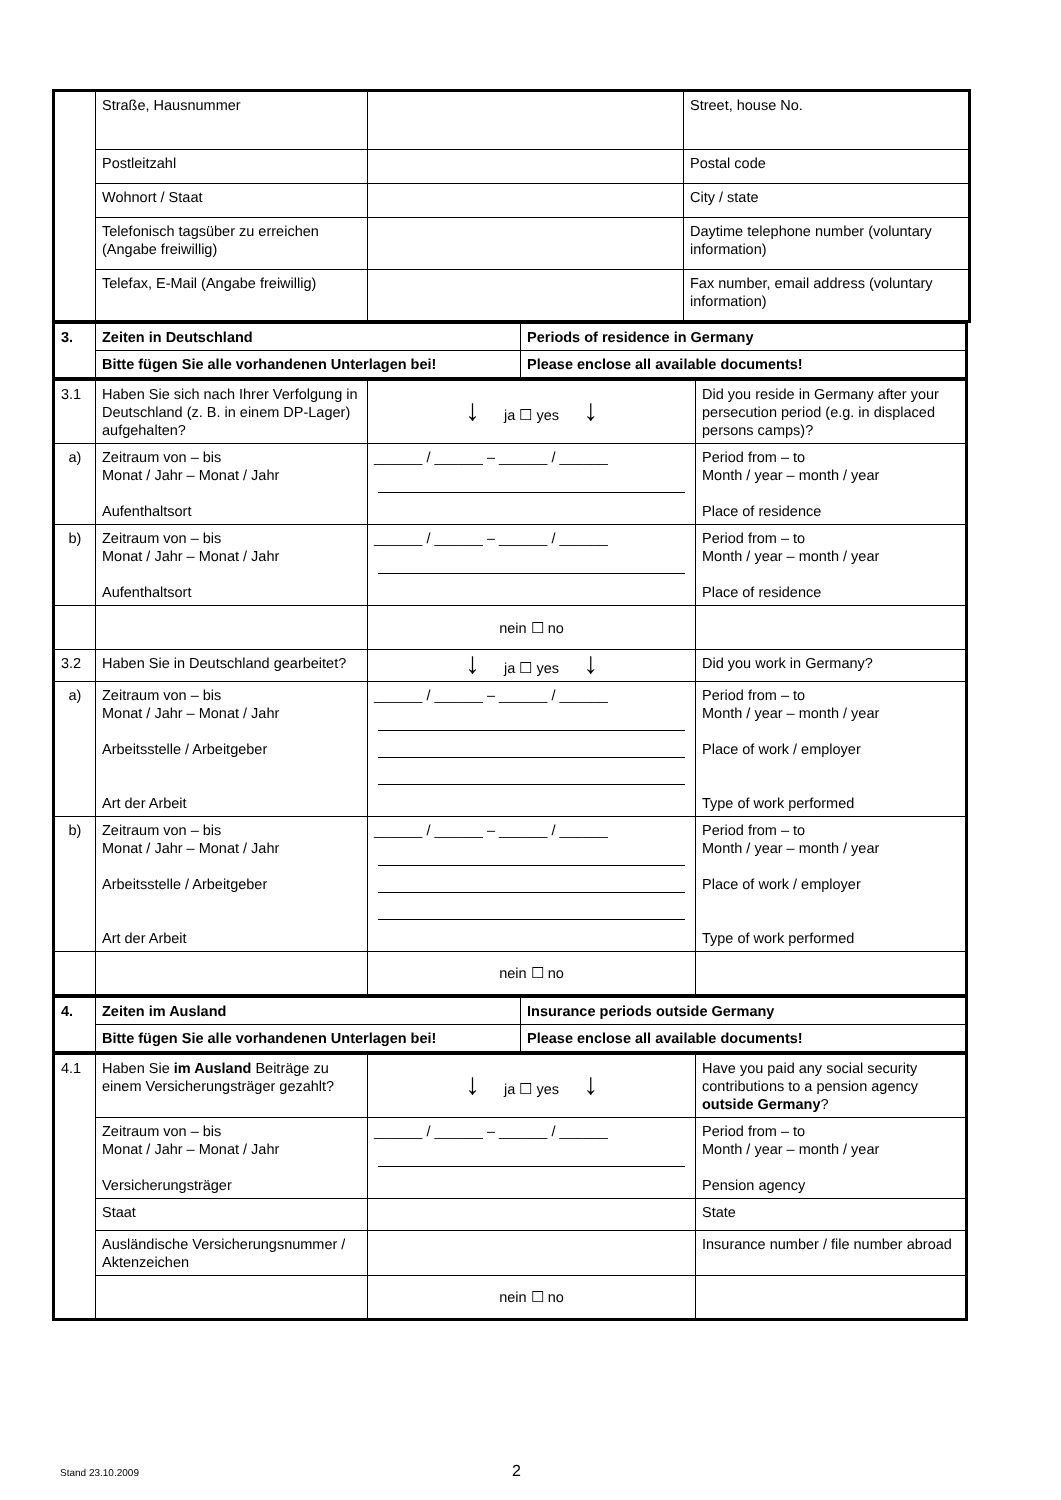| | Straße, Hausnummer | | Street, house No. |
| | Postleitzahl | | Postal code |
| | Wohnort / Staat | | City / state |
| | Telefonisch tagsüber zu erreichen (Angabe freiwillig) | | Daytime telephone number (voluntary information) |
| | Telefax, E-Mail (Angabe freiwillig) | | Fax number, email address (voluntary information) |
| 3. | Zeiten in Deutschland | Periods of residence in Germany |
| | Bitte fügen Sie alle vorhandenen Unterlagen bei! | Please enclose all available documents! |
| 3.1 | Haben Sie sich nach Ihrer Verfolgung in Deutschland (z. B. in einem DP-Lager) aufgehalten? | ↓ ja ☐ yes ↓ | Did you reside in Germany after your persecution period (e.g. in displaced persons camps)? |
| a) | Zeitraum von – bis Monat / Jahr – Monat / Jahr Aufenthaltsort | ______ / ______ – ______ / ______ | Period from – to Month / year – month / year Place of residence |
| b) | Zeitraum von – bis Monat / Jahr – Monat / Jahr Aufenthaltsort | ______ / ______ – ______ / ______ | Period from – to Month / year – month / year Place of residence |
| | | nein ☐ no | |
| 3.2 | Haben Sie in Deutschland gearbeitet? | ↓ ja ☐ yes ↓ | Did you work in Germany? |
| a) | Zeitraum von – bis Monat / Jahr – Monat / Jahr Arbeitsstelle / Arbeitgeber Art der Arbeit | ______ / ______ – ______ / ______ | Period from – to Month / year – month / year Place of work / employer Type of work performed |
| b) | Zeitraum von – bis Monat / Jahr – Monat / Jahr Arbeitsstelle / Arbeitgeber Art der Arbeit | ______ / ______ – ______ / ______ | Period from – to Month / year – month / year Place of work / employer Type of work performed |
| | | nein ☐ no | |
| 4. | Zeiten im Ausland | Insurance periods outside Germany |
| | Bitte fügen Sie alle vorhandenen Unterlagen bei! | Please enclose all available documents! |
| 4.1 | Haben Sie im Ausland Beiträge zu einem Versicherungsträger gezahlt? | ↓ ja ☐ yes ↓ | Have you paid any social security contributions to a pension agency outside Germany ? |
| | Zeitraum von – bis Monat / Jahr – Monat / Jahr Versicherungsträger | ______ / ______ – ______ / ______ | Period from – to Month / year – month / year Pension agency |
| | Staat | | State |
| | Ausländische Versicherungsnummer / Aktenzeichen | | Insurance number / file number abroad |
| | | nein ☐ no | |
Stand 23.10.2009 2